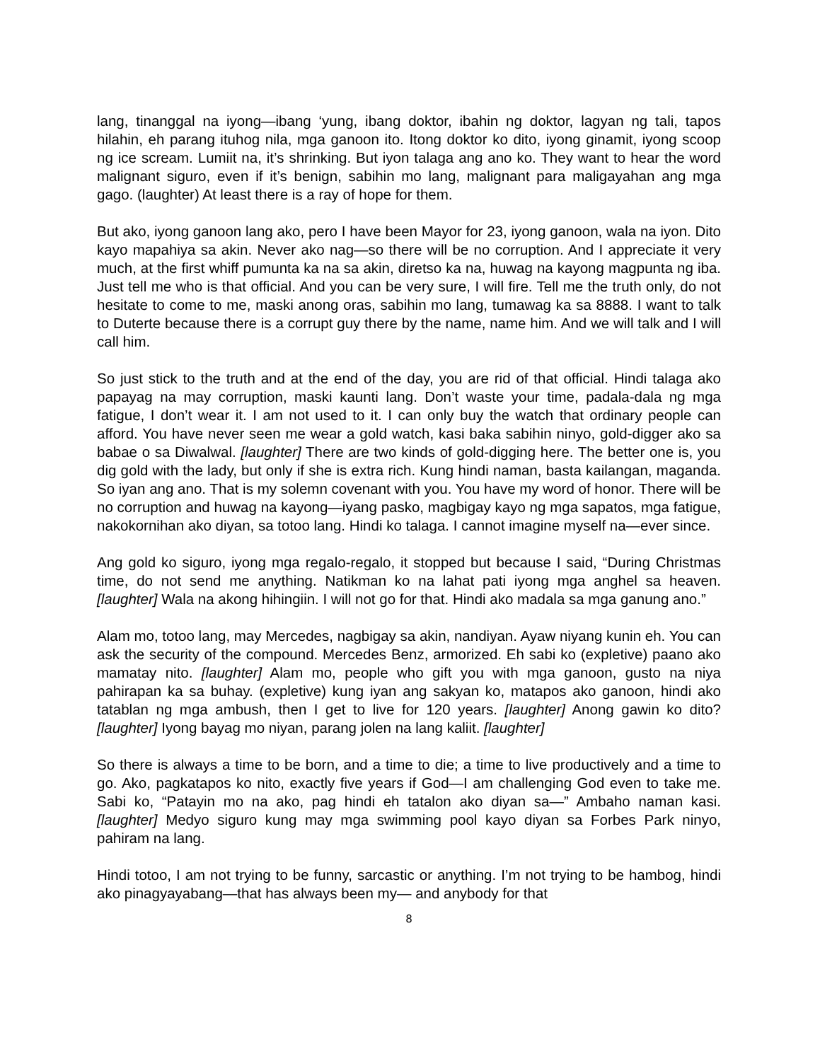lang, tinanggal na iyong—ibang ‘yung, ibang doktor, ibahin ng doktor, lagyan ng tali, tapos hilahin, eh parang ituhog nila, mga ganoon ito. Itong doktor ko dito, iyong ginamit, iyong scoop ng ice scream. Lumiit na, it’s shrinking. But iyon talaga ang ano ko. They want to hear the word malignant siguro, even if it’s benign, sabihin mo lang, malignant para maligayahan ang mga gago. (laughter) At least there is a ray of hope for them.
But ako, iyong ganoon lang ako, pero I have been Mayor for 23, iyong ganoon, wala na iyon. Dito kayo mapahiya sa akin. Never ako nag—so there will be no corruption. And I appreciate it very much, at the first whiff pumunta ka na sa akin, diretso ka na, huwag na kayong magpunta ng iba. Just tell me who is that official. And you can be very sure, I will fire. Tell me the truth only, do not hesitate to come to me, maski anong oras, sabihin mo lang, tumawag ka sa 8888. I want to talk to Duterte because there is a corrupt guy there by the name, name him. And we will talk and I will call him.
So just stick to the truth and at the end of the day, you are rid of that official. Hindi talaga ako papayag na may corruption, maski kaunti lang. Don’t waste your time, padala-dala ng mga fatigue, I don’t wear it. I am not used to it. I can only buy the watch that ordinary people can afford. You have never seen me wear a gold watch, kasi baka sabihin ninyo, gold-digger ako sa babae o sa Diwalwal. [laughter] There are two kinds of gold-digging here. The better one is, you dig gold with the lady, but only if she is extra rich. Kung hindi naman, basta kailangan, maganda. So iyan ang ano. That is my solemn covenant with you. You have my word of honor. There will be no corruption and huwag na kayong—iyang pasko, magbigay kayo ng mga sapatos, mga fatigue, nakokornihan ako diyan, sa totoo lang. Hindi ko talaga. I cannot imagine myself na—ever since.
Ang gold ko siguro, iyong mga regalo-regalo, it stopped but because I said, “During Christmas time, do not send me anything. Natikman ko na lahat pati iyong mga anghel sa heaven. [laughter] Wala na akong hihingiin. I will not go for that. Hindi ako madala sa mga ganung ano.”
Alam mo, totoo lang, may Mercedes, nagbigay sa akin, nandiyan. Ayaw niyang kunin eh. You can ask the security of the compound. Mercedes Benz, armorized. Eh sabi ko (expletive) paano ako mamatay nito. [laughter] Alam mo, people who gift you with mga ganoon, gusto na niya pahirapan ka sa buhay. (expletive) kung iyan ang sakyan ko, matapos ako ganoon, hindi ako tatablan ng mga ambush, then I get to live for 120 years. [laughter] Anong gawin ko dito? [laughter] Iyong bayag mo niyan, parang jolen na lang kaliit. [laughter]
So there is always a time to be born, and a time to die; a time to live productively and a time to go. Ako, pagkatapos ko nito, exactly five years if God—I am challenging God even to take me. Sabi ko, “Patayin mo na ako, pag hindi eh tatalon ako diyan sa—” Ambaho naman kasi. [laughter] Medyo siguro kung may mga swimming pool kayo diyan sa Forbes Park ninyo, pahiram na lang.
Hindi totoo, I am not trying to be funny, sarcastic or anything. I’m not trying to be hambog, hindi ako pinagyayabang—that has always been my— and anybody for that
8